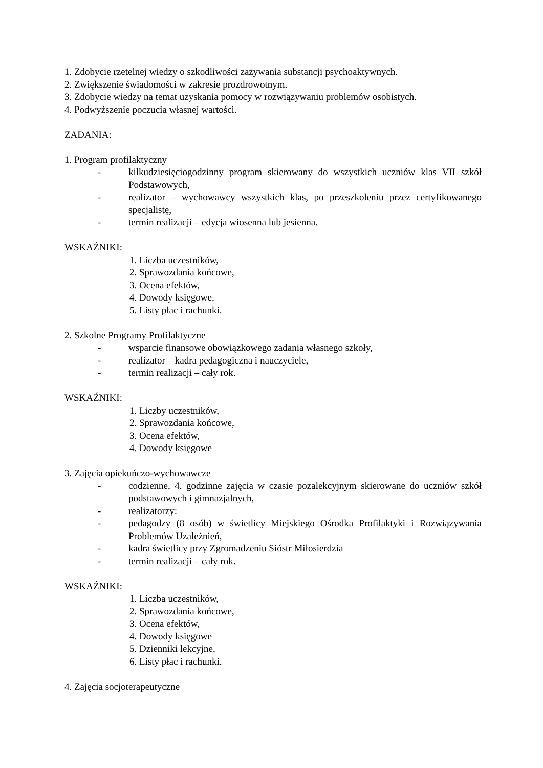1. Zdobycie rzetelnej wiedzy o szkodliwości zażywania substancji psychoaktywnych.
2. Zwiększenie świadomości w zakresie prozdrowotnym.
3. Zdobycie wiedzy na temat uzyskania pomocy w rozwiązywaniu problemów osobistych.
4. Podwyższenie poczucia własnej wartości.
ZADANIA:
1. Program profilaktyczny
- kilkudziesięciogodzinny program skierowany do wszystkich uczniów klas VII szkół Podstawowych,
- realizator – wychowawcy wszystkich klas, po przeszkoleniu przez certyfikowanego specjalistę,
- termin realizacji – edycja wiosenna lub jesienna.
WSKAŹNIKI:
1. Liczba uczestników,
2. Sprawozdania końcowe,
3. Ocena efektów,
4. Dowody księgowe,
5. Listy płac i rachunki.
2. Szkolne Programy Profilaktyczne
- wsparcie finansowe obowiązkowego zadania własnego szkoły,
- realizator – kadra pedagogiczna i nauczyciele,
- termin realizacji – cały rok.
WSKAŹNIKI:
1. Liczby uczestników,
2. Sprawozdania końcowe,
3. Ocena efektów,
4. Dowody księgowe
3. Zajęcia opiekuńczo-wychowawcze
- codzienne, 4. godzinne zajęcia w czasie pozalekcyjnym skierowane do uczniów szkół podstawowych i gimnazjalnych,
- realizatorzy:
- pedagodzy (8 osób) w świetlicy Miejskiego Ośrodka Profilaktyki i Rozwiązywania Problemów Uzależnień,
- kadra świetlicy przy Zgromadzeniu Sióstr Miłosierdzia
- termin realizacji – cały rok.
WSKAŹNIKI:
1. Liczba uczestników,
2. Sprawozdania końcowe,
3. Ocena efektów,
4. Dowody księgowe
5. Dzienniki lekcyjne.
6. Listy płac i rachunki.
4. Zajęcia socjoterapeutyczne